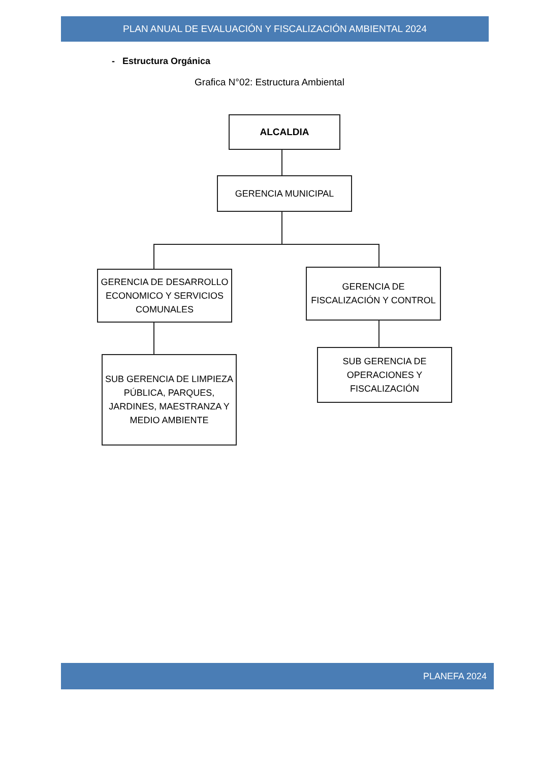PLAN ANUAL DE EVALUACIÓN Y FISCALIZACIÓN AMBIENTAL 2024
- Estructura Orgánica
Grafica N°02: Estructura Ambiental
ALCALDIA
GERENCIA MUNICIPAL
GERENCIA DE DESARROLLO ECONOMICO Y SERVICIOS COMUNALES
GERENCIA DE FISCALIZACIÓN Y CONTROL
SUB GERENCIA DE LIMPIEZA PÚBLICA, PARQUES, JARDINES, MAESTRANZA Y MEDIO AMBIENTE
SUB GERENCIA DE OPERACIONES Y FISCALIZACIÓN
PLANEFA 2024